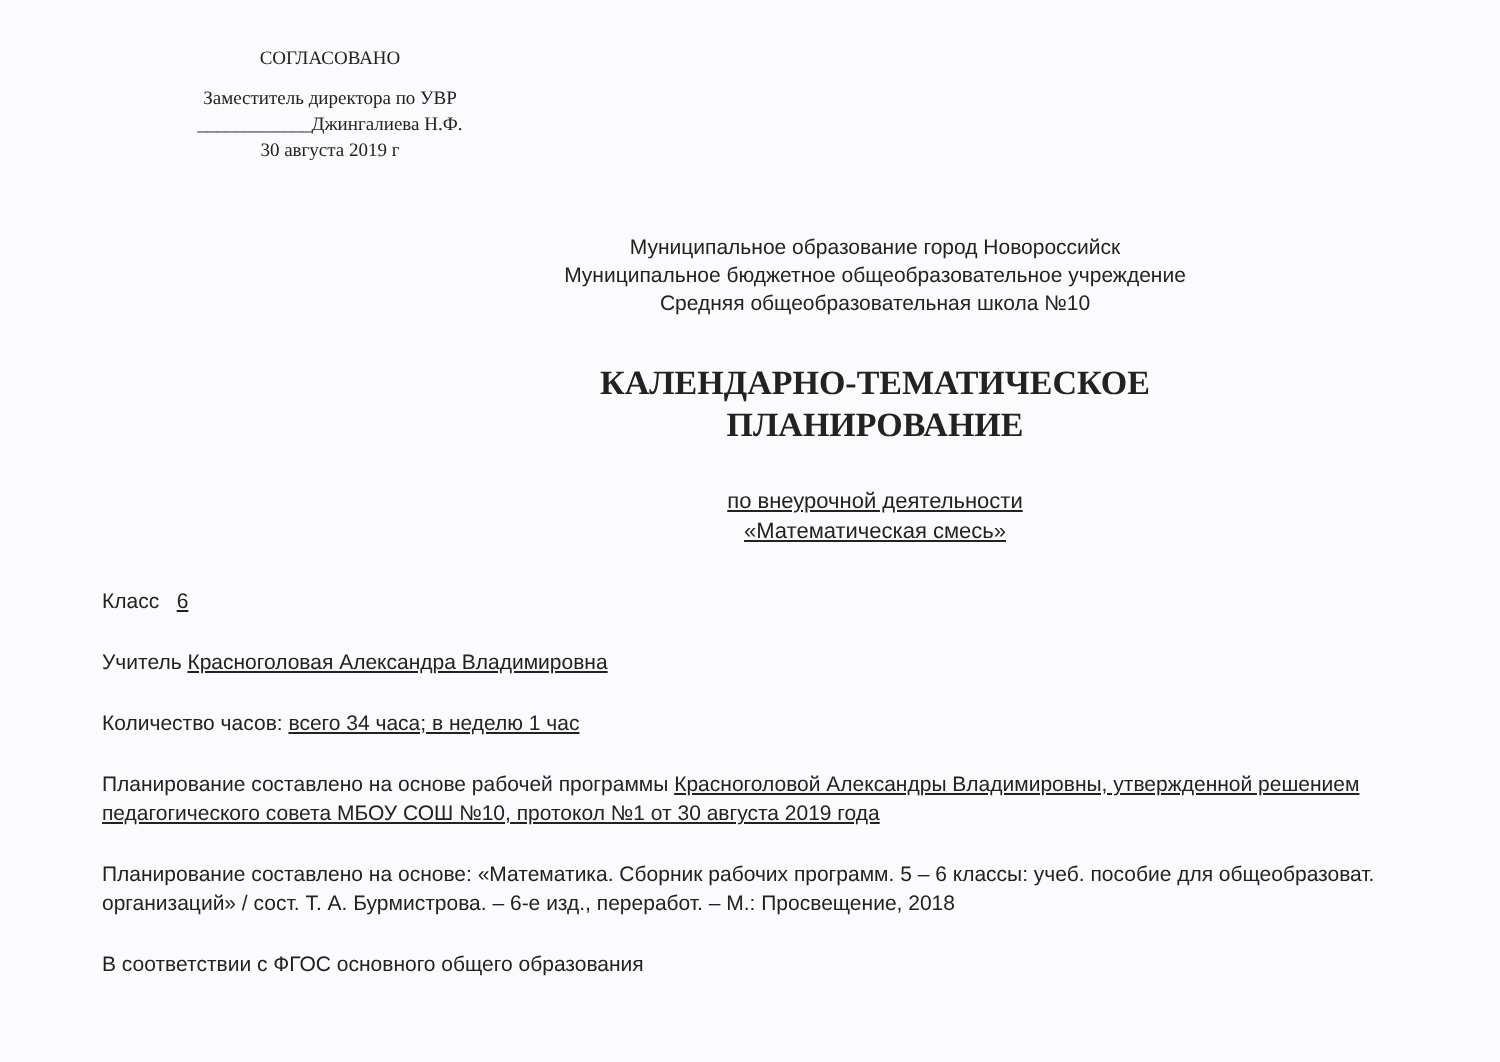СОГЛАСОВАНО
Заместитель директора по УВР
____________Джингалиева Н.Ф.
30 августа 2019 г
Муниципальное образование город Новороссийск
Муниципальное бюджетное общеобразовательное учреждение
Средняя общеобразовательная школа №10
КАЛЕНДАРНО-ТЕМАТИЧЕСКОЕ
ПЛАНИРОВАНИЕ
по внеурочной деятельности
«Математическая смесь»
Класс 6
Учитель Красноголовая Александра Владимировна
Количество часов: всего 34 часа; в неделю 1 час
Планирование составлено на основе рабочей программы Красноголовой Александры Владимировны, утвержденной решением педагогического совета МБОУ СОШ №10, протокол №1 от 30 августа 2019 года
Планирование составлено на основе: «Математика. Сборник рабочих программ. 5 – 6 классы: учеб. пособие для общеобразоват. организаций» / сост. Т. А. Бурмистрова. – 6-е изд., переработ. – М.: Просвещение, 2018
В соответствии с ФГОС основного общего образования